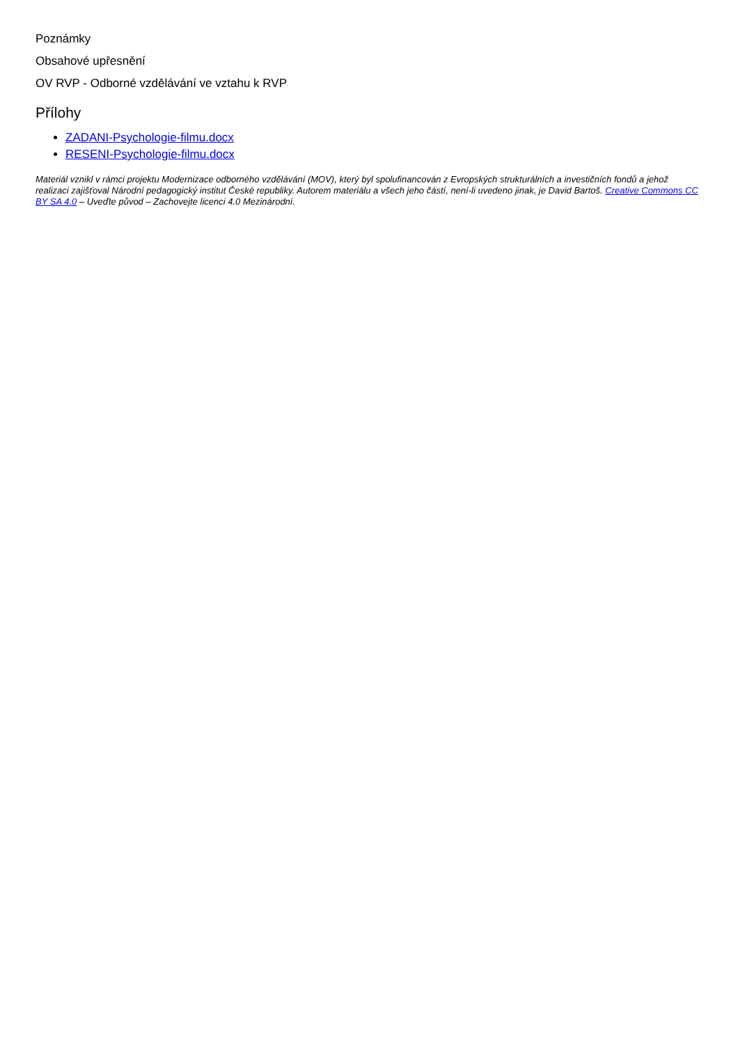Poznámky
Obsahové upřesnění
OV RVP - Odborné vzdělávání ve vztahu k RVP
Přílohy
ZADANI-Psychologie-filmu.docx
RESENI-Psychologie-filmu.docx
Materiál vznikl v rámci projektu Modernizace odborného vzdělávání (MOV), který byl spolufinancován z Evropských strukturálních a investičních fondů a jehož realizaci zajišťoval Národní pedagogický institut České republiky. Autorem materiálu a všech jeho částí, není-li uvedeno jinak, je David Bartoš. Creative Commons CC BY SA 4.0 – Uveďte původ – Zachovejte licenci 4.0 Mezinárodní.